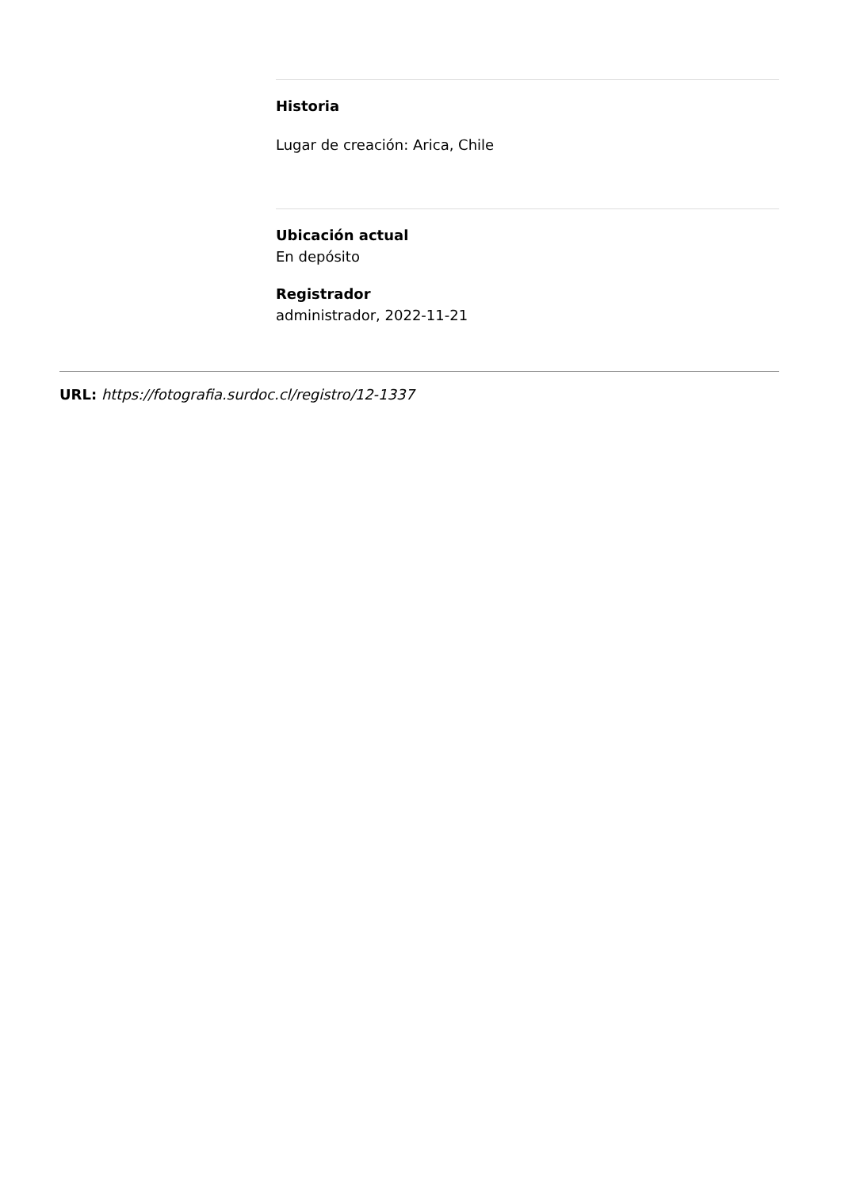Historia
Lugar de creación: Arica, Chile
Ubicación actual
En depósito
Registrador
administrador, 2022-11-21
URL: https://fotografia.surdoc.cl/registro/12-1337